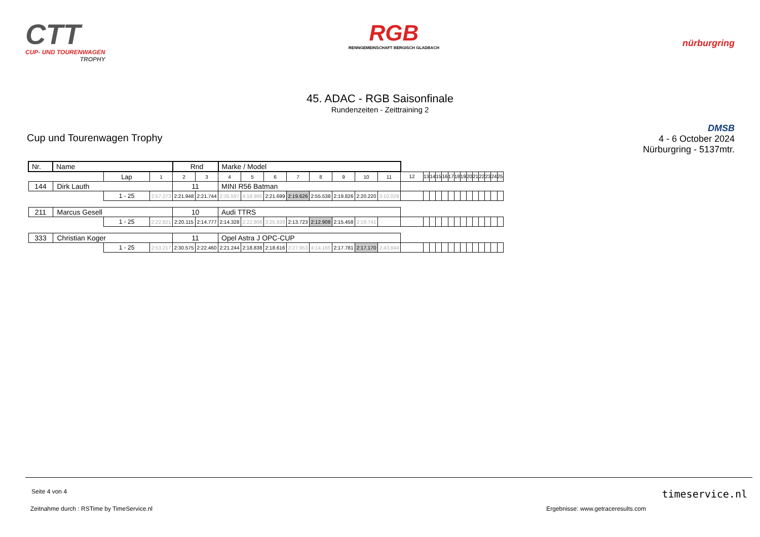CTT
CUP- UND TOURENWAGEN
TROPHY
RGB
RENNGEMEINSCHAFT BERGISCH GLADBACH
nürburgring
45. ADAC - RGB Saisonfinale
Rundenzeiten - Zeittraining 2
Cup und Tourenwagen Trophy
DMSB
4 - 6 October 2024
Nürburgring - 5137mtr.
| Nr. | Name | | | Rnd | | Marke / Model | | | | | | | | | | | | | | | | | | | | | |
| | | Lap | 1 | 2 | 3 | 4 | 5 | 6 | 7 | 8 | 9 | 10 | 11 | 12 | 13 | 14 | 15 | 16 | 17 | 18 | 19 | 20 | 21 | 22 | 23 | 24 | 25 |
| 144 | Dirk Lauth | | | 11 | | MINI R56 Batman | | | | | | | | | | | | | | | | | | | | | |
| | | 1 - 25 | 2:57.273 | 2:21.948 | 2:21.744 | 2:35.597 | 4:18.995 | 2:21.699 | 2:19.626 | 2:55.538 | 2:19.826 | 2:20.220 | 3:10.029 | | | | | | | | | | | | | | |
| 211 | Marcus Gesell | | | 10 | | Audi TTRS | | | | | | | | | | | | | | | | | | | | | |
| | | 1 - 25 | 2:22.821 | 2:20.115 | 2:14.777 | 2:14.328 | 2:22.806 | 3:25.828 | 2:13.723 | 2:12.908 | 2:15.458 | 2:19.741 | | | | | | | | | | | | | | | |
| 333 | Christian Koger | | | 11 | | Opel Astra J OPC-CUP | | | | | | | | | | | | | | | | | | | | | |
| | | 1 - 25 | 2:53.217 | 2:30.575 | 2:22.460 | 2:21.244 | 2:18.838 | 2:18.616 | 2:27.953 | 4:14.165 | 2:17.781 | 2:17.170 | 2:43.844 | | | | | | | | | | | | | | |
Seite 4 von 4 timeservice.nl
Zeitnahme durch : RSTime by TimeService.nl Ergebnisse: www.getraceresults.com